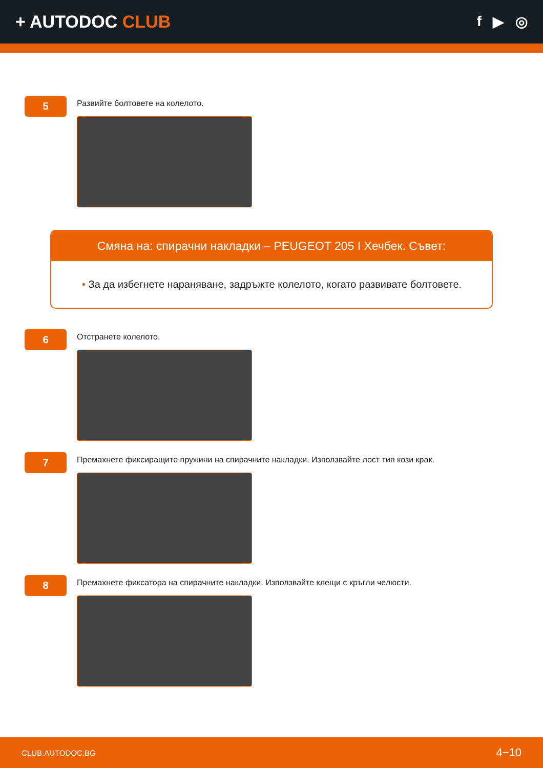+ AUTODOC CLUB
f ▶ ◎
5
Развийте болтовете на колелото.
Смяна на: спирачни накладки – PEUGEOT 205 I Хечбек. Съвет:
• За да избегнете нараняване, задръжте колелото, когато развивате болтовете.
6
Отстранете колелото.
7
Премахнете фиксиращите пружини на спирачните накладки. Използвайте лост тип кози крак.
8
Премахнете фиксатора на спирачните накладки. Използвайте клещи с кръгли челюсти.
CLUB.AUTODOC.BG 4−10